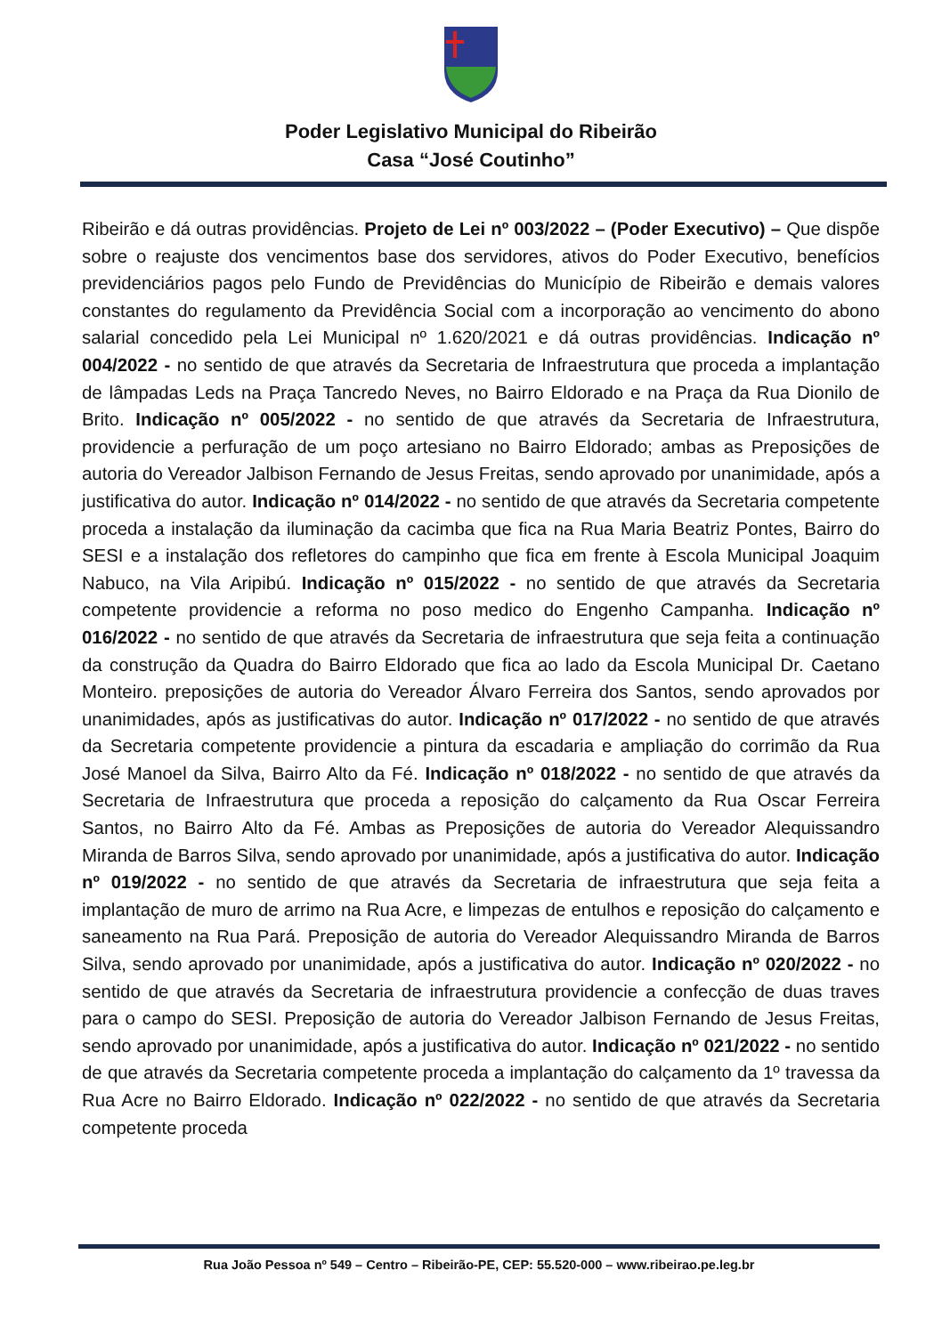Poder Legislativo Municipal do Ribeirão
Casa “José Coutinho”
Ribeirão e dá outras providências. Projeto de Lei nº 003/2022 – (Poder Executivo) – Que dispõe sobre o reajuste dos vencimentos base dos servidores, ativos do Poder Executivo, benefícios previdenciários pagos pelo Fundo de Previdências do Município de Ribeirão e demais valores constantes do regulamento da Previdência Social com a incorporação ao vencimento do abono salarial concedido pela Lei Municipal nº 1.620/2021 e dá outras providências. Indicação nº 004/2022 - no sentido de que através da Secretaria de Infraestrutura que proceda a implantação de lâmpadas Leds na Praça Tancredo Neves, no Bairro Eldorado e na Praça da Rua Dionilo de Brito. Indicação nº 005/2022 - no sentido de que através da Secretaria de Infraestrutura, providencie a perfuração de um poço artesiano no Bairro Eldorado; ambas as Preposições de autoria do Vereador Jalbison Fernando de Jesus Freitas, sendo aprovado por unanimidade, após a justificativa do autor. Indicação nº 014/2022 - no sentido de que através da Secretaria competente proceda a instalação da iluminação da cacimba que fica na Rua Maria Beatriz Pontes, Bairro do SESI e a instalação dos refletores do campinho que fica em frente à Escola Municipal Joaquim Nabuco, na Vila Aripibú. Indicação nº 015/2022 - no sentido de que através da Secretaria competente providencie a reforma no poso medico do Engenho Campanha. Indicação nº 016/2022 - no sentido de que através da Secretaria de infraestrutura que seja feita a continuação da construção da Quadra do Bairro Eldorado que fica ao lado da Escola Municipal Dr. Caetano Monteiro. preposições de autoria do Vereador Álvaro Ferreira dos Santos, sendo aprovados por unanimidades, após as justificativas do autor. Indicação nº 017/2022 - no sentido de que através da Secretaria competente providencie a pintura da escadaria e ampliação do corrimão da Rua José Manoel da Silva, Bairro Alto da Fé. Indicação nº 018/2022 - no sentido de que através da Secretaria de Infraestrutura que proceda a reposição do calçamento da Rua Oscar Ferreira Santos, no Bairro Alto da Fé. Ambas as Preposições de autoria do Vereador Alequissandro Miranda de Barros Silva, sendo aprovado por unanimidade, após a justificativa do autor. Indicação nº 019/2022 - no sentido de que através da Secretaria de infraestrutura que seja feita a implantação de muro de arrimo na Rua Acre, e limpezas de entulhos e reposição do calçamento e saneamento na Rua Pará. Preposição de autoria do Vereador Alequissandro Miranda de Barros Silva, sendo aprovado por unanimidade, após a justificativa do autor. Indicação nº 020/2022 - no sentido de que através da Secretaria de infraestrutura providencie a confecção de duas traves para o campo do SESI. Preposição de autoria do Vereador Jalbison Fernando de Jesus Freitas, sendo aprovado por unanimidade, após a justificativa do autor. Indicação nº 021/2022 - no sentido de que através da Secretaria competente proceda a implantação do calçamento da 1º travessa da Rua Acre no Bairro Eldorado. Indicação nº 022/2022 - no sentido de que através da Secretaria competente proceda
Rua João Pessoa nº 549 – Centro – Ribeirão-PE, CEP: 55.520-000 – www.ribeirao.pe.leg.br